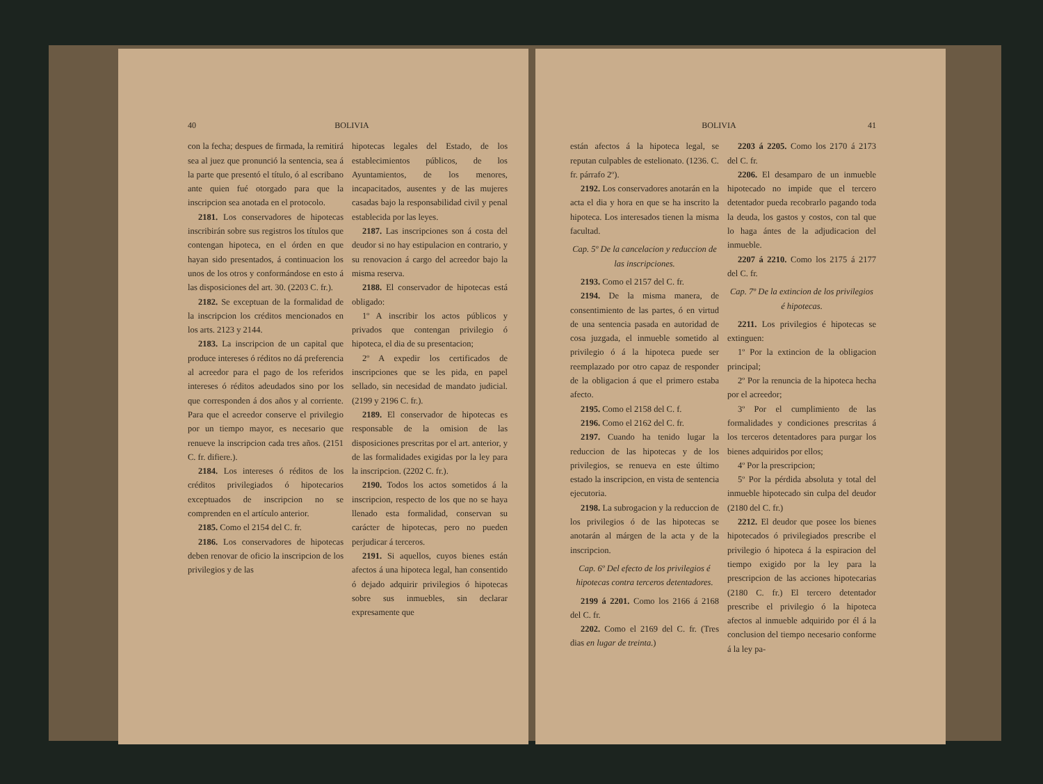40 BOLIVIA
con la fecha; despues de firmada, la remitirá sea al juez que pronunció la sentencia, sea á la parte que presentó el título, ó al escribano ante quien fué otorgado para que la inscripcion sea anotada en el protocolo.
2181. Los conservadores de hipotecas inscribirán sobre sus registros los títulos que contengan hipoteca, en el órden en que hayan sido presentados, á continuacion los unos de los otros y conformándose en esto á las disposiciones del art. 30. (2203 C. fr.).
2182. Se exceptuan de la formalidad de la inscripcion los créditos mencionados en los arts. 2123 y 2144.
2183. La inscripcion de un capital que produce intereses ó réditos no dá preferencia al acreedor para el pago de los referidos intereses ó réditos adeudados sino por los que corresponden á dos años y al corriente. Para que el acreedor conserve el privilegio por un tiempo mayor, es necesario que renueve la inscripcion cada tres años. (2151 C. fr. difiere.).
2184. Los intereses ó réditos de los créditos privilegiados ó hipotecarios exceptuados de inscripcion no se comprenden en el artículo anterior.
2185. Como el 2154 del C. fr.
2186. Los conservadores de hipotecas deben renovar de oficio la inscripcion de los privilegios y de las
hipotecas legales del Estado, de los establecimientos públicos, de los Ayuntamientos, de los menores, incapacitados, ausentes y de las mujeres casadas bajo la responsabilidad civil y penal establecida por las leyes.
2187. Las inscripciones son á costa del deudor si no hay estipulacion en contrario, y su renovacion á cargo del acreedor bajo la misma reserva.
2188. El conservador de hipotecas está obligado:
1º A inscribir los actos públicos y privados que contengan privilegio ó hipoteca, el dia de su presentacion;
2º A expedir los certificados de inscripciones que se les pida, en papel sellado, sin necesidad de mandato judicial. (2199 y 2196 C. fr.).
2189. El conservador de hipotecas es responsable de la omision de las disposiciones prescritas por el art. anterior, y de las formalidades exigidas por la ley para la inscripcion. (2202 C. fr.).
2190. Todos los actos sometidos á la inscripcion, respecto de los que no se haya llenado esta formalidad, conservan su carácter de hipotecas, pero no pueden perjudicar á terceros.
2191. Si aquellos, cuyos bienes están afectos á una hipoteca legal, han consentido ó dejado adquirir privilegios ó hipotecas sobre sus inmuebles, sin declarar expresamente que
BOLIVIA 41
están afectos á la hipoteca legal, se reputan culpables de estelionato. (1236. C. fr. párrafo 2º).
2192. Los conservadores anotarán en la acta el dia y hora en que se ha inscrito la hipoteca. Los interesados tienen la misma facultad.
Cap. 5º De la cancelacion y reduccion de las inscripciones.
2193. Como el 2157 del C. fr.
2194. De la misma manera, de consentimiento de las partes, ó en virtud de una sentencia pasada en autoridad de cosa juzgada, el inmueble sometido al privilegio ó á la hipoteca puede ser reemplazado por otro capaz de responder de la obligacion á que el primero estaba afecto.
2195. Como el 2158 del C. f.
2196. Como el 2162 del C. fr.
2197. Cuando ha tenido lugar la reduccion de las hipotecas y de los privilegios, se renueva en este último estado la inscripcion, en vista de sentencia ejecutoria.
2198. La subrogacion y la reduccion de los privilegios ó de las hipotecas se anotarán al márgen de la acta y de la inscripcion.
Cap. 6º Del efecto de los privilegios é hipotecas contra terceros detentadores.
2199 á 2201. Como los 2166 á 2168 del C. fr.
2202. Como el 2169 del C. fr. (Tres dias en lugar de treinta.)
2203 á 2205. Como los 2170 á 2173 del C. fr.
2206. El desamparo de un inmueble hipotecado no impide que el tercero detentador pueda recobrarlo pagando toda la deuda, los gastos y costos, con tal que lo haga ántes de la adjudicacion del inmueble.
2207 á 2210. Como los 2175 á 2177 del C. fr.
Cap. 7º De la extincion de los privilegios é hipotecas.
2211. Los privilegios é hipotecas se extinguen:
1º Por la extincion de la obligacion principal;
2º Por la renuncia de la hipoteca hecha por el acreedor;
3º Por el cumplimiento de las formalidades y condiciones prescritas á los terceros detentadores para purgar los bienes adquiridos por ellos;
4º Por la prescripcion;
5º Por la pérdida absoluta y total del inmueble hipotecado sin culpa del deudor (2180 del C. fr.)
2212. El deudor que posee los bienes hipotecados ó privilegiados prescribe el privilegio ó hipoteca á la espiracion del tiempo exigido por la ley para la prescripcion de las acciones hipotecarias (2180 C. fr.) El tercero detentador prescribe el privilegio ó la hipoteca afectos al inmueble adquirido por él á la conclusion del tiempo necesario conforme á la ley pa-